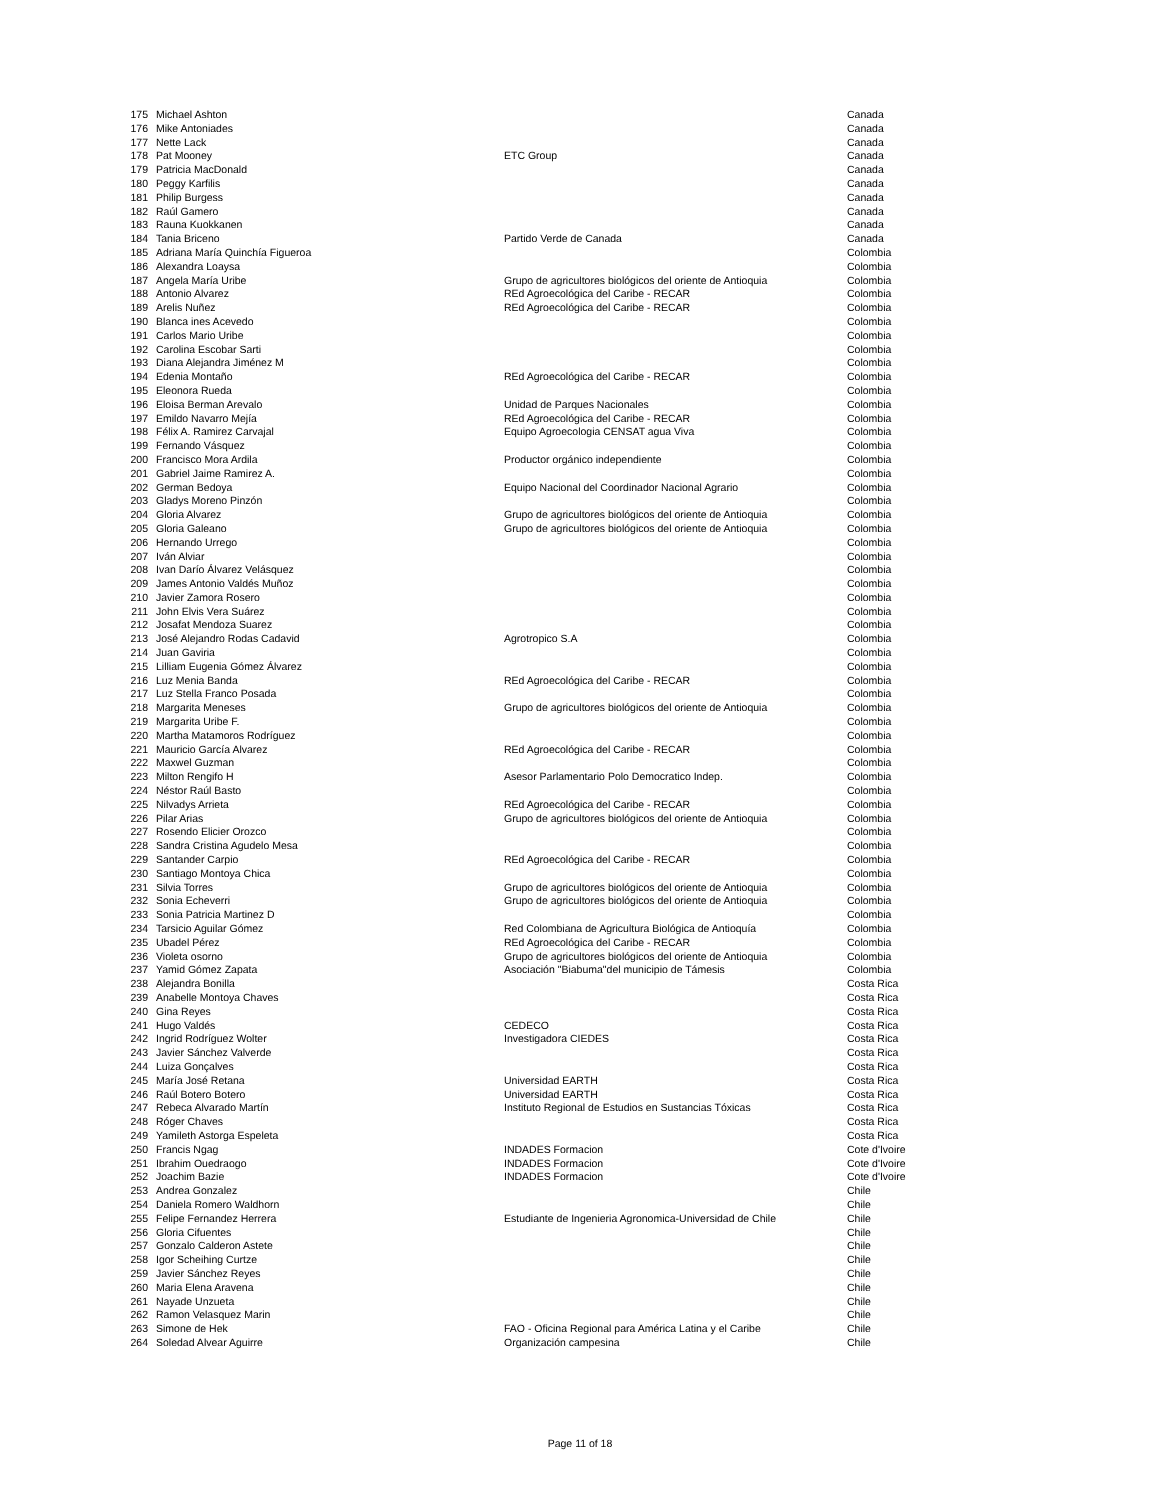| 175 | Michael Ashton | | Canada |
| 176 | Mike Antoniades | | Canada |
| 177 | Nette Lack | | Canada |
| 178 | Pat Mooney | ETC Group | Canada |
| 179 | Patricia MacDonald | | Canada |
| 180 | Peggy Karfilis | | Canada |
| 181 | Philip Burgess | | Canada |
| 182 | Raúl Gamero | | Canada |
| 183 | Rauna Kuokkanen | | Canada |
| 184 | Tania Briceno | Partido Verde de Canada | Canada |
| 185 | Adriana María Quinchía Figueroa | | Colombia |
| 186 | Alexandra Loaysa | | Colombia |
| 187 | Angela María Uribe | Grupo de agricultores biológicos del oriente de Antioquia | Colombia |
| 188 | Antonio Alvarez | REd Agroecológica del Caribe - RECAR | Colombia |
| 189 | Arelis Nuñez | REd Agroecológica del Caribe - RECAR | Colombia |
| 190 | Blanca ines Acevedo | | Colombia |
| 191 | Carlos Mario Uribe | | Colombia |
| 192 | Carolina Escobar Sarti | | Colombia |
| 193 | Diana Alejandra Jiménez M | | Colombia |
| 194 | Edenia Montaño | REd Agroecológica del Caribe - RECAR | Colombia |
| 195 | Eleonora Rueda | | Colombia |
| 196 | Eloisa Berman Arevalo | Unidad de Parques Nacionales | Colombia |
| 197 | Emildo Navarro Mejía | REd Agroecológica del Caribe - RECAR | Colombia |
| 198 | Félix A. Ramirez Carvajal | Equipo Agroecologia CENSAT agua Viva | Colombia |
| 199 | Fernando Vásquez | | Colombia |
| 200 | Francisco Mora Ardila | Productor orgánico independiente | Colombia |
| 201 | Gabriel Jaime Ramirez A. | | Colombia |
| 202 | German Bedoya | Equipo Nacional del Coordinador Nacional Agrario | Colombia |
| 203 | Gladys Moreno Pinzón | | Colombia |
| 204 | Gloria Alvarez | Grupo de agricultores biológicos del oriente de Antioquia | Colombia |
| 205 | Gloria Galeano | Grupo de agricultores biológicos del oriente de Antioquia | Colombia |
| 206 | Hernando Urrego | | Colombia |
| 207 | Iván Alviar | | Colombia |
| 208 | Ivan Darío Álvarez Velásquez | | Colombia |
| 209 | James Antonio Valdés Muñoz | | Colombia |
| 210 | Javier Zamora Rosero | | Colombia |
| 211 | John Elvis Vera Suárez | | Colombia |
| 212 | Josafat Mendoza Suarez | | Colombia |
| 213 | José Alejandro Rodas Cadavid | Agrotropico S.A | Colombia |
| 214 | Juan Gaviria | | Colombia |
| 215 | Lilliam Eugenia Gómez Álvarez | | Colombia |
| 216 | Luz Menia Banda | REd Agroecológica del Caribe - RECAR | Colombia |
| 217 | Luz Stella Franco Posada | | Colombia |
| 218 | Margarita Meneses | Grupo de agricultores biológicos del oriente de Antioquia | Colombia |
| 219 | Margarita Uribe F. | | Colombia |
| 220 | Martha Matamoros Rodríguez | | Colombia |
| 221 | Mauricio García Alvarez | REd Agroecológica del Caribe - RECAR | Colombia |
| 222 | Maxwel Guzman | | Colombia |
| 223 | Milton Rengifo H | Asesor Parlamentario Polo Democratico Indep. | Colombia |
| 224 | Néstor Raúl Basto | | Colombia |
| 225 | Nilvadys Arrieta | REd Agroecológica del Caribe - RECAR | Colombia |
| 226 | Pilar Arias | Grupo de agricultores biológicos del oriente de Antioquia | Colombia |
| 227 | Rosendo Elicier Orozco | | Colombia |
| 228 | Sandra Cristina Agudelo Mesa | | Colombia |
| 229 | Santander Carpio | REd Agroecológica del Caribe - RECAR | Colombia |
| 230 | Santiago Montoya Chica | | Colombia |
| 231 | Silvia Torres | Grupo de agricultores biológicos del oriente de Antioquia | Colombia |
| 232 | Sonia Echeverri | Grupo de agricultores biológicos del oriente de Antioquia | Colombia |
| 233 | Sonia Patricia Martinez D | | Colombia |
| 234 | Tarsicio Aguilar Gómez | Red Colombiana de Agricultura Biológica de Antioquía | Colombia |
| 235 | Ubadel Pérez | REd Agroecológica del Caribe - RECAR | Colombia |
| 236 | Violeta osorno | Grupo de agricultores biológicos del oriente de Antioquia | Colombia |
| 237 | Yamid Gómez Zapata | Asociación "Biabuma"del municipio de Támesis | Colombia |
| 238 | Alejandra Bonilla | | Costa Rica |
| 239 | Anabelle Montoya Chaves | | Costa Rica |
| 240 | Gina Reyes | | Costa Rica |
| 241 | Hugo Valdés | CEDECO | Costa Rica |
| 242 | Ingrid Rodríguez Wolter | Investigadora CIEDES | Costa Rica |
| 243 | Javier Sánchez Valverde | | Costa Rica |
| 244 | Luiza Gonçalves | | Costa Rica |
| 245 | María José Retana | Universidad EARTH | Costa Rica |
| 246 | Raúl Botero Botero | Universidad EARTH | Costa Rica |
| 247 | Rebeca Alvarado Martín | Instituto Regional de Estudios en Sustancias Tóxicas | Costa Rica |
| 248 | Róger Chaves | | Costa Rica |
| 249 | Yamileth Astorga Espeleta | | Costa Rica |
| 250 | Francis Ngag | INDADES Formacion | Cote d'Ivoire |
| 251 | Ibrahim Ouedraogo | INDADES Formacion | Cote d'Ivoire |
| 252 | Joachim Bazie | INDADES Formacion | Cote d'Ivoire |
| 253 | Andrea Gonzalez | | Chile |
| 254 | Daniela Romero Waldhorn | | Chile |
| 255 | Felipe Fernandez Herrera | Estudiante de Ingenieria Agronomica-Universidad de Chile | Chile |
| 256 | Gloria Cifuentes | | Chile |
| 257 | Gonzalo Calderon Astete | | Chile |
| 258 | Igor Scheihing Curtze | | Chile |
| 259 | Javier Sánchez Reyes | | Chile |
| 260 | Maria Elena Aravena | | Chile |
| 261 | Nayade Unzueta | | Chile |
| 262 | Ramon Velasquez Marin | | Chile |
| 263 | Simone de Hek | FAO - Oficina Regional para América Latina y el Caribe | Chile |
| 264 | Soledad Alvear Aguirre | Organización campesina | Chile |
Page 11 of 18